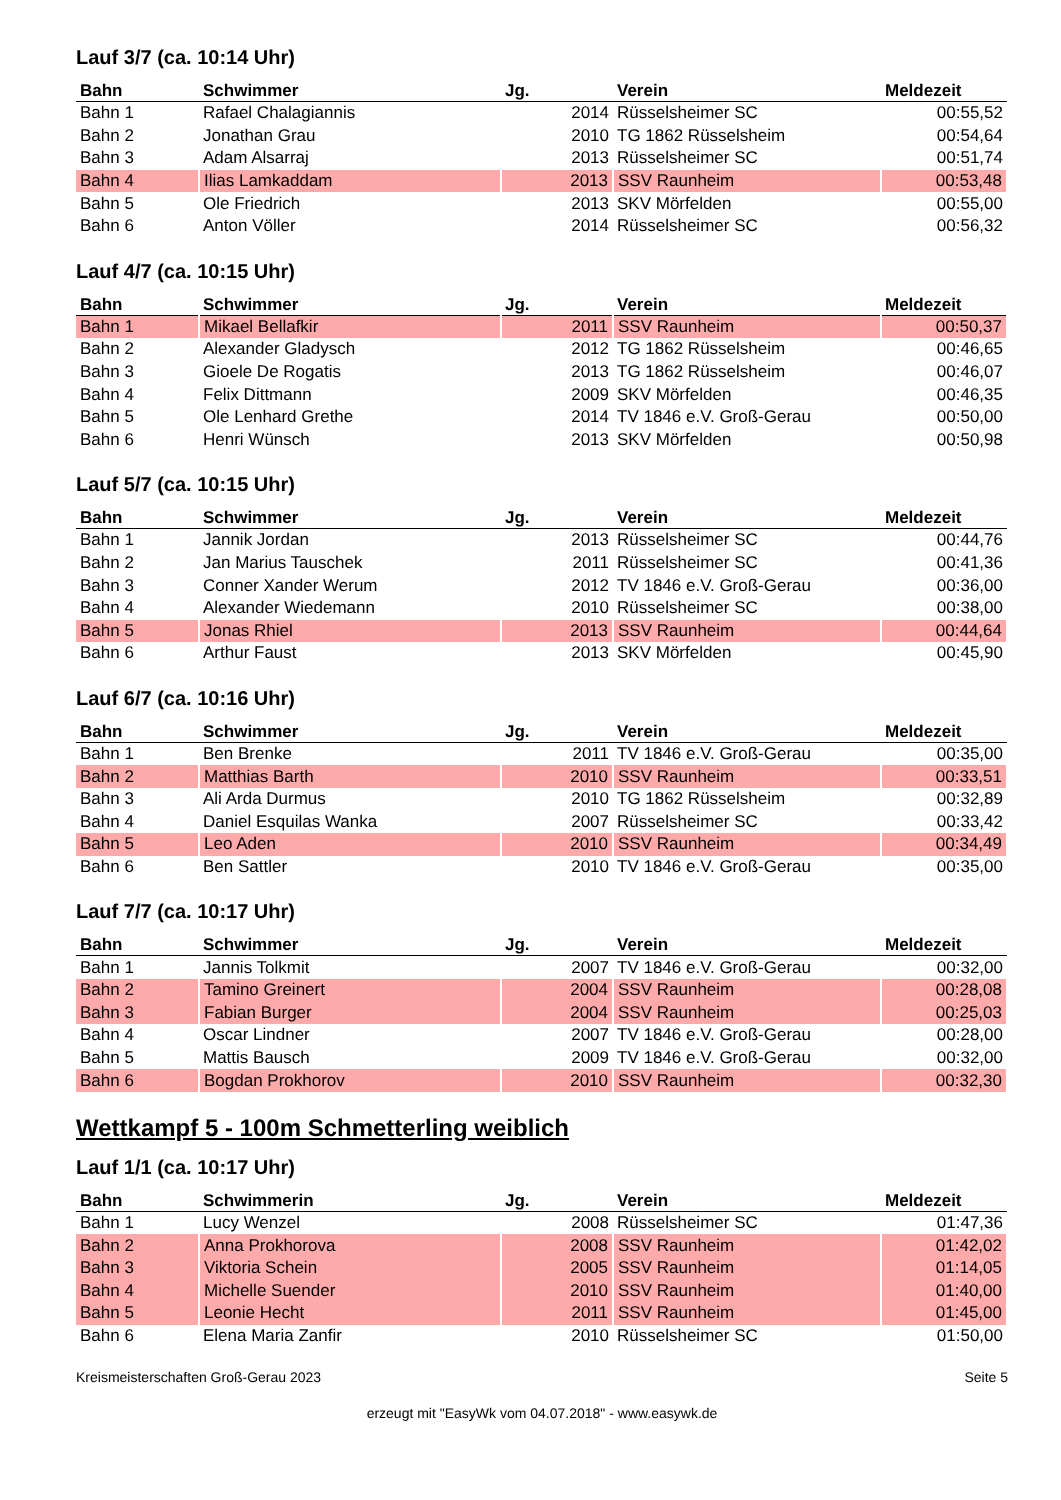Lauf 3/7 (ca. 10:14 Uhr)
| Bahn | Schwimmer | Jg. | Verein | Meldezeit |
| --- | --- | --- | --- | --- |
| Bahn 1 | Rafael Chalagiannis | 2014 | Rüsselsheimer SC | 00:55,52 |
| Bahn 2 | Jonathan Grau | 2010 | TG 1862 Rüsselsheim | 00:54,64 |
| Bahn 3 | Adam Alsarraj | 2013 | Rüsselsheimer SC | 00:51,74 |
| Bahn 4 | Ilias Lamkaddam | 2013 | SSV Raunheim | 00:53,48 |
| Bahn 5 | Ole Friedrich | 2013 | SKV Mörfelden | 00:55,00 |
| Bahn 6 | Anton Völler | 2014 | Rüsselsheimer SC | 00:56,32 |
Lauf 4/7 (ca. 10:15 Uhr)
| Bahn | Schwimmer | Jg. | Verein | Meldezeit |
| --- | --- | --- | --- | --- |
| Bahn 1 | Mikael Bellafkir | 2011 | SSV Raunheim | 00:50,37 |
| Bahn 2 | Alexander Gladysch | 2012 | TG 1862 Rüsselsheim | 00:46,65 |
| Bahn 3 | Gioele De Rogatis | 2013 | TG 1862 Rüsselsheim | 00:46,07 |
| Bahn 4 | Felix Dittmann | 2009 | SKV Mörfelden | 00:46,35 |
| Bahn 5 | Ole Lenhard Grethe | 2014 | TV 1846 e.V. Groß-Gerau | 00:50,00 |
| Bahn 6 | Henri Wünsch | 2013 | SKV Mörfelden | 00:50,98 |
Lauf 5/7 (ca. 10:15 Uhr)
| Bahn | Schwimmer | Jg. | Verein | Meldezeit |
| --- | --- | --- | --- | --- |
| Bahn 1 | Jannik Jordan | 2013 | Rüsselsheimer SC | 00:44,76 |
| Bahn 2 | Jan Marius Tauschek | 2011 | Rüsselsheimer SC | 00:41,36 |
| Bahn 3 | Conner Xander Werum | 2012 | TV 1846 e.V. Groß-Gerau | 00:36,00 |
| Bahn 4 | Alexander Wiedemann | 2010 | Rüsselsheimer SC | 00:38,00 |
| Bahn 5 | Jonas Rhiel | 2013 | SSV Raunheim | 00:44,64 |
| Bahn 6 | Arthur Faust | 2013 | SKV Mörfelden | 00:45,90 |
Lauf 6/7 (ca. 10:16 Uhr)
| Bahn | Schwimmer | Jg. | Verein | Meldezeit |
| --- | --- | --- | --- | --- |
| Bahn 1 | Ben Brenke | 2011 | TV 1846 e.V. Groß-Gerau | 00:35,00 |
| Bahn 2 | Matthias Barth | 2010 | SSV Raunheim | 00:33,51 |
| Bahn 3 | Ali Arda Durmus | 2010 | TG 1862 Rüsselsheim | 00:32,89 |
| Bahn 4 | Daniel Esquilas Wanka | 2007 | Rüsselsheimer SC | 00:33,42 |
| Bahn 5 | Leo Aden | 2010 | SSV Raunheim | 00:34,49 |
| Bahn 6 | Ben Sattler | 2010 | TV 1846 e.V. Groß-Gerau | 00:35,00 |
Lauf 7/7 (ca. 10:17 Uhr)
| Bahn | Schwimmer | Jg. | Verein | Meldezeit |
| --- | --- | --- | --- | --- |
| Bahn 1 | Jannis Tolkmit | 2007 | TV 1846 e.V. Groß-Gerau | 00:32,00 |
| Bahn 2 | Tamino Greinert | 2004 | SSV Raunheim | 00:28,08 |
| Bahn 3 | Fabian Burger | 2004 | SSV Raunheim | 00:25,03 |
| Bahn 4 | Oscar Lindner | 2007 | TV 1846 e.V. Groß-Gerau | 00:28,00 |
| Bahn 5 | Mattis Bausch | 2009 | TV 1846 e.V. Groß-Gerau | 00:32,00 |
| Bahn 6 | Bogdan Prokhorov | 2010 | SSV Raunheim | 00:32,30 |
Wettkampf 5 - 100m Schmetterling weiblich
Lauf 1/1 (ca. 10:17 Uhr)
| Bahn | Schwimmerin | Jg. | Verein | Meldezeit |
| --- | --- | --- | --- | --- |
| Bahn 1 | Lucy Wenzel | 2008 | Rüsselsheimer SC | 01:47,36 |
| Bahn 2 | Anna Prokhorova | 2008 | SSV Raunheim | 01:42,02 |
| Bahn 3 | Viktoria Schein | 2005 | SSV Raunheim | 01:14,05 |
| Bahn 4 | Michelle Suender | 2010 | SSV Raunheim | 01:40,00 |
| Bahn 5 | Leonie Hecht | 2011 | SSV Raunheim | 01:45,00 |
| Bahn 6 | Elena Maria Zanfir | 2010 | Rüsselsheimer SC | 01:50,00 |
Kreismeisterschaften Groß-Gerau 2023 Seite 5
erzeugt mit "EasyWk vom 04.07.2018" - www.easywk.de